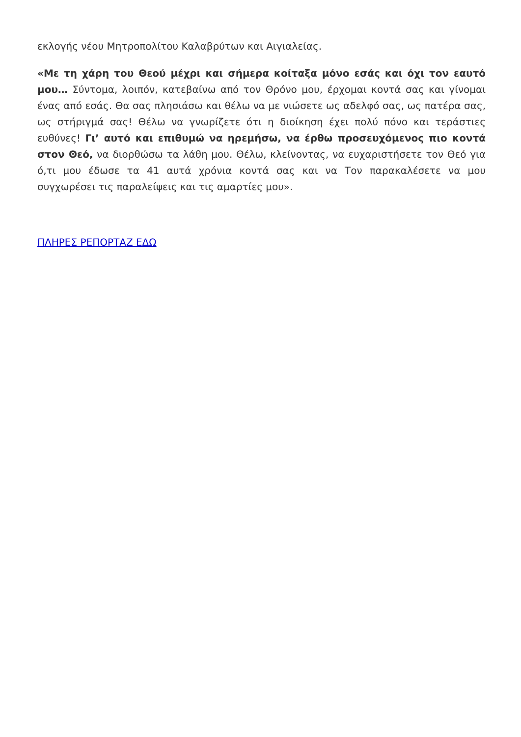εκλογής νέου Μητροπολίτου Καλαβρύτων και Αιγιαλείας.
«Με τη χάρη του Θεού μέχρι και σήμερα κοίταξα μόνο εσάς και όχι τον εαυτό μου… Σύντομα, λοιπόν, κατεβαίνω από τον Θρόνο μου, έρχομαι κοντά σας και γίνομαι ένας από εσάς. Θα σας πλησιάσω και θέλω να με νιώσετε ως αδελφό σας, ως πατέρα σας, ως στήριγμά σας! Θέλω να γνωρίζετε ότι η διοίκηση έχει πολύ πόνο και τεράστιες ευθύνες! Γι’ αυτό και επιθυμώ να ηρεμήσω, να έρθω προσευχόμενος πιο κοντά στον Θεό, να διορθώσω τα λάθη μου. Θέλω, κλείνοντας, να ευχαριστήσετε τον Θεό για ό,τι μου έδωσε τα 41 αυτά χρόνια κοντά σας και να Τον παρακαλέσετε να μου συγχωρέσει τις παραλείψεις και τις αμαρτίες μου».
ΠΛΗΡΕΣ ΡΕΠΟΡΤΑΖ ΕΔΩ